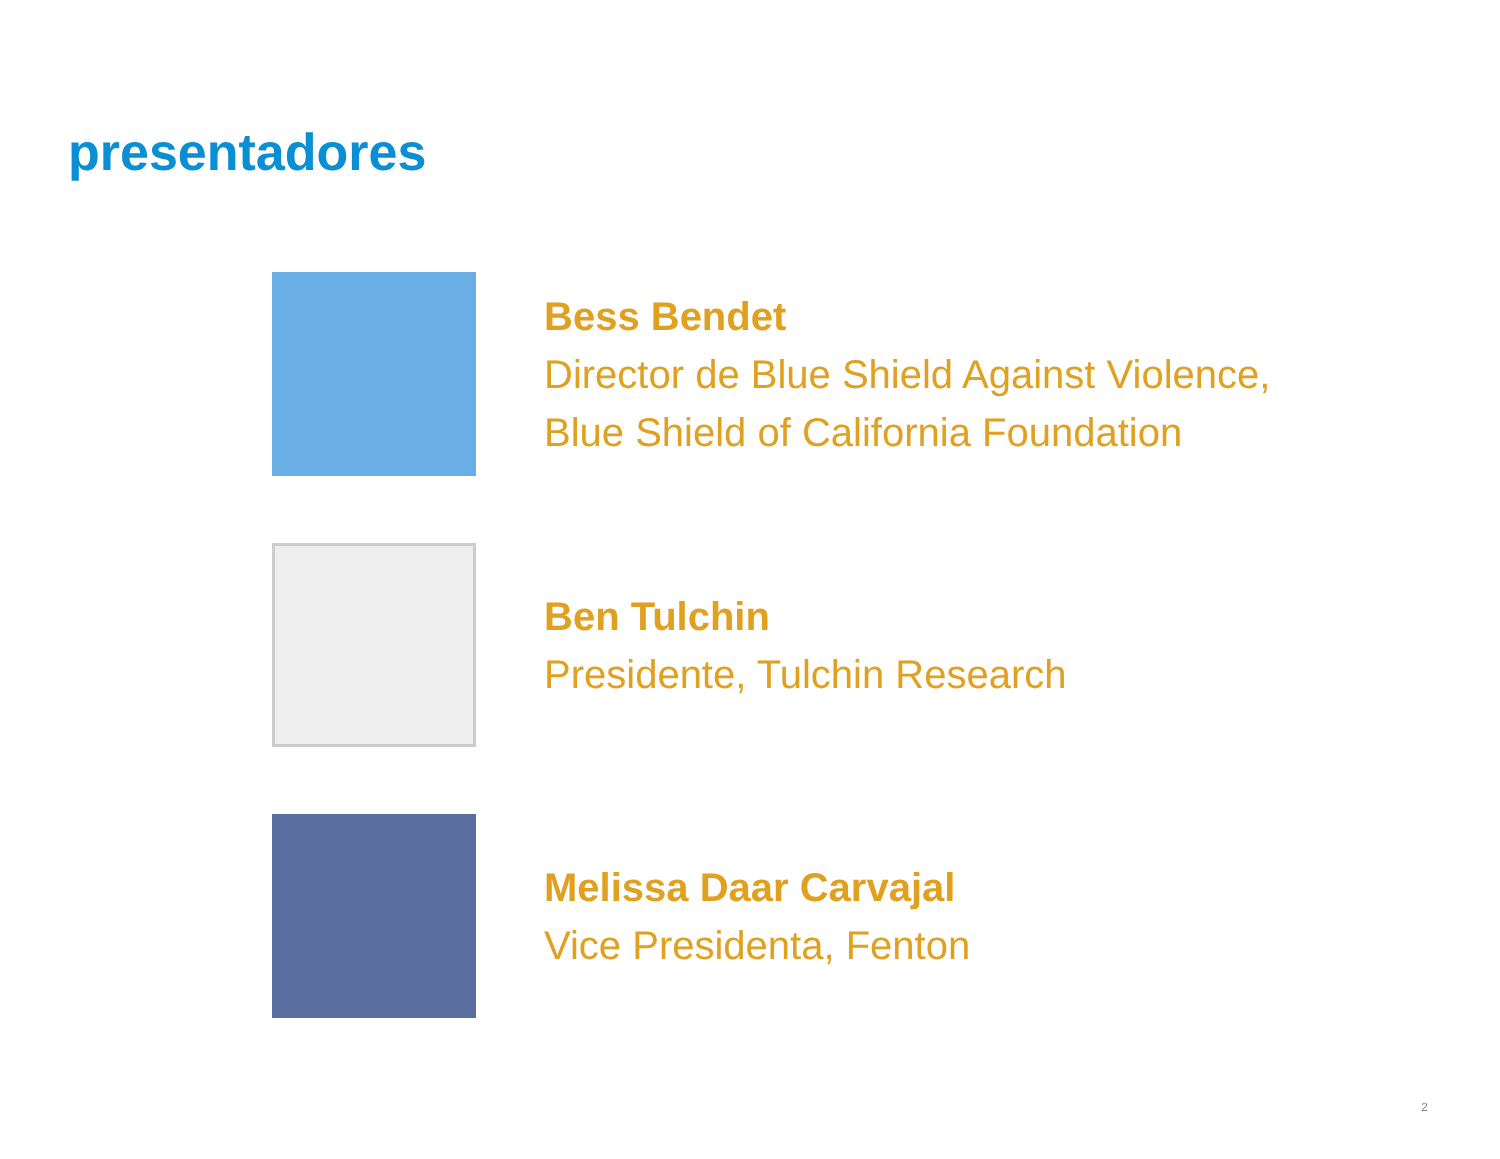presentadores
Bess Bendet
Director de Blue Shield Against Violence,
Blue Shield of California Foundation
Ben Tulchin
Presidente, Tulchin Research
Melissa Daar Carvajal
Vice Presidenta, Fenton
2